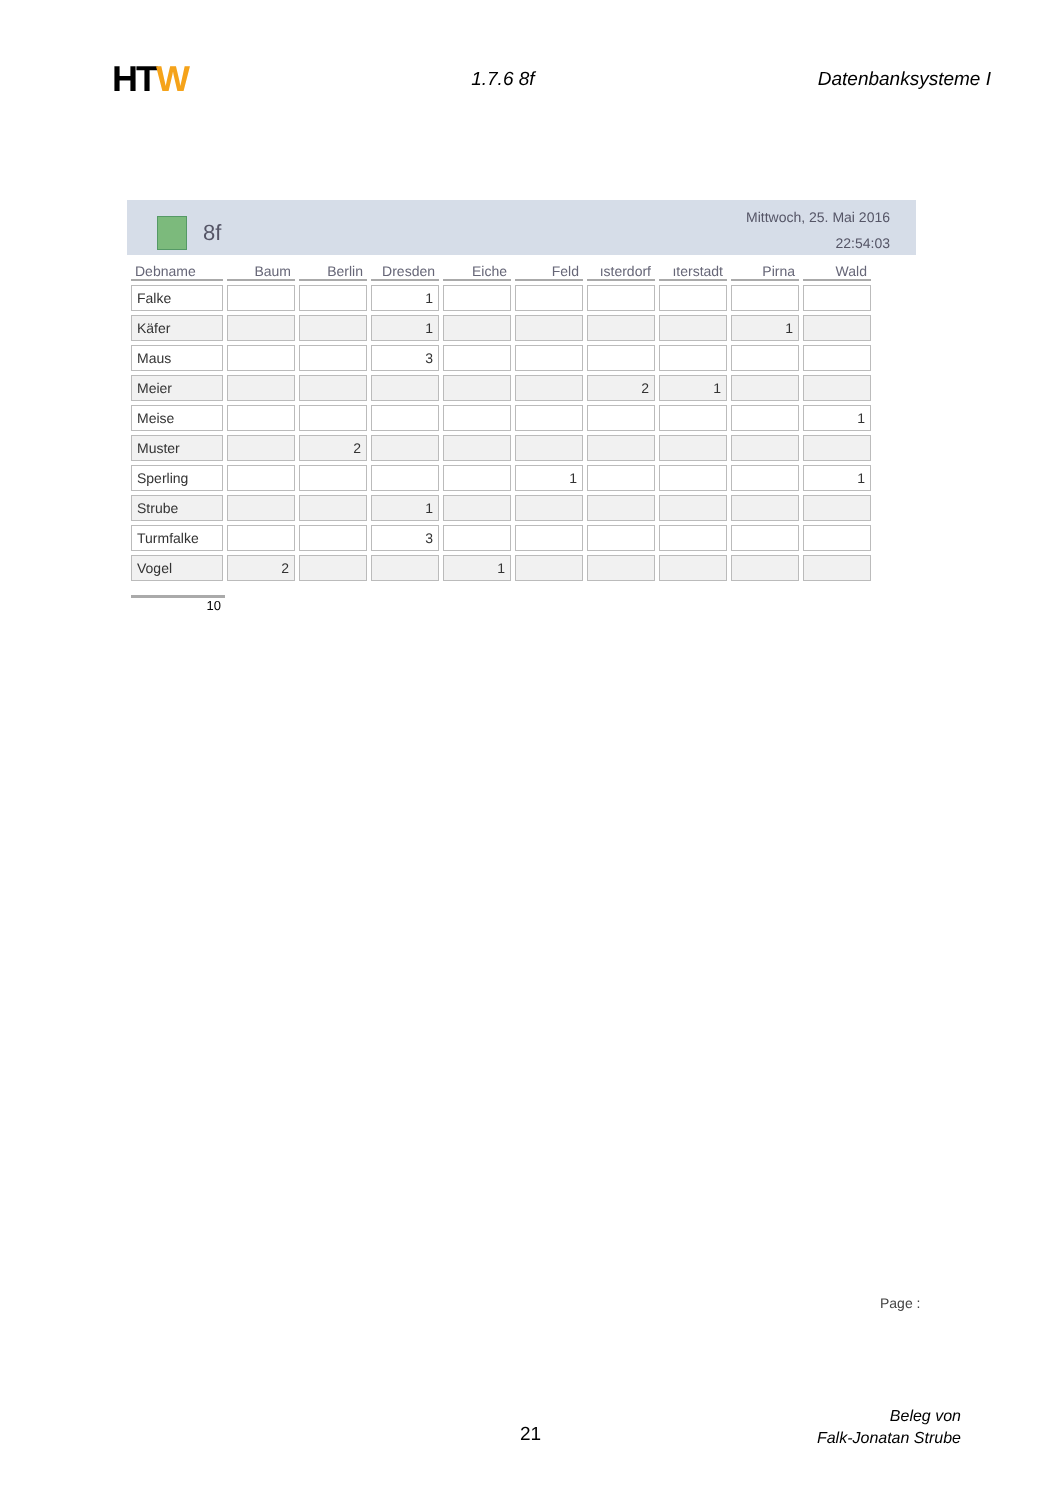HTW
1.7.6 8f Datenbanksysteme I
8f
Mittwoch, 25. Mai 2016
22:54:03
| Debname | Baum | Berlin | Dresden | Eiche | Feld | ısterdorf | ıterstadt | Pirna | Wald |
| --- | --- | --- | --- | --- | --- | --- | --- | --- | --- |
| Falke | | | 1 | | | | | | |
| Käfer | | | 1 | | | | | 1 | |
| Maus | | | 3 | | | | | | |
| Meier | | | | | | 2 | 1 | | |
| Meise | | | | | | | | | 1 |
| Muster | | 2 | | | | | | | |
| Sperling | | | | | 1 | | | | 1 |
| Strube | | | 1 | | | | | | |
| Turmfalke | | | 3 | | | | | | |
| Vogel | 2 | | | 1 | | | | | |
10
Page :
21
Beleg von
Falk-Jonatan Strube